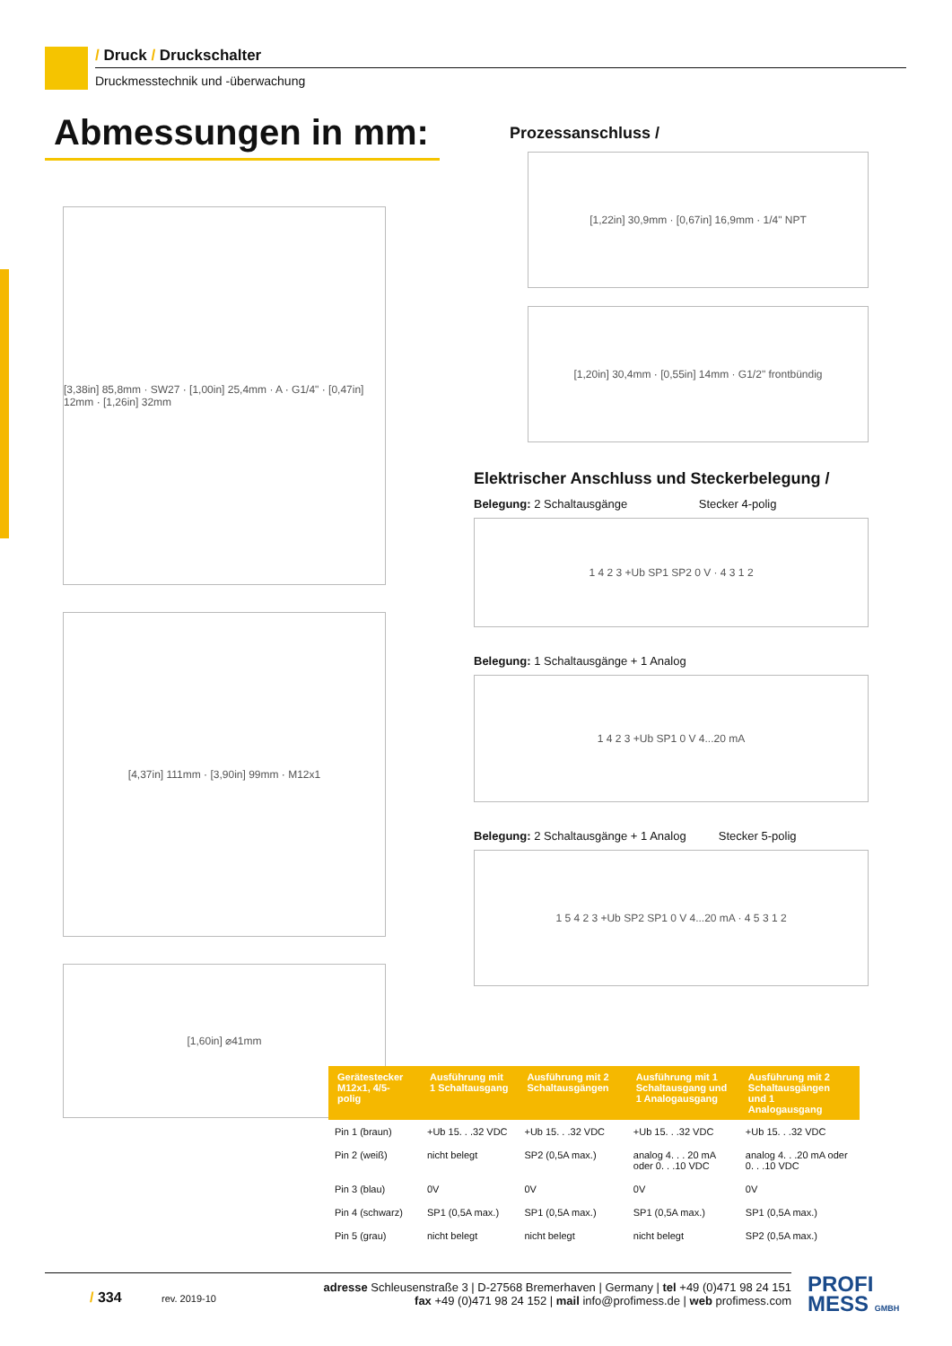/ Druck / Druckschalter
Druckmesstechnik und -überwachung
Abmessungen in mm:
[3,38in] 85,8mm · SW27 · [1,00in] 25,4mm · A · G1/4" · [0,47in] 12mm · [1,26in] 32mm
[4,37in] 111mm · [3,90in] 99mm · M12x1
[1,60in] ⌀41mm
Prozessanschluss /
[1,22in] 30,9mm · [0,67in] 16,9mm · 1/4" NPT
[1,20in] 30,4mm · [0,55in] 14mm · G1/2" frontbündig
Elektrischer Anschluss und Steckerbelegung /
Belegung: 2 Schaltausgänge Stecker 4-polig
1 4 2 3 +Ub SP1 SP2 0 V · 4 3 1 2
Belegung: 1 Schaltausgänge + 1 Analog
1 4 2 3 +Ub SP1 0 V 4...20 mA
Belegung: 2 Schaltausgänge + 1 Analog Stecker 5-polig
1 5 4 2 3 +Ub SP2 SP1 0 V 4...20 mA · 4 5 3 1 2
| Gerätestecker M12x1, 4/5-polig | Ausführung mit 1 Schaltausgang | Ausführung mit 2 Schaltausgängen | Ausführung mit 1 Schaltausgang und 1 Analogausgang | Ausführung mit 2 Schaltausgängen und 1 Analogausgang |
| --- | --- | --- | --- | --- |
| Pin 1 (braun) | +Ub 15. . .32 VDC | +Ub 15. . .32 VDC | +Ub 15. . .32 VDC | +Ub 15. . .32 VDC |
| Pin 2 (weiß) | nicht belegt | SP2 (0,5A max.) | analog 4. . . 20 mA oder 0. . .10 VDC | analog 4. . .20 mA oder 0. . .10 VDC |
| Pin 3 (blau) | 0V | 0V | 0V | 0V |
| Pin 4 (schwarz) | SP1 (0,5A max.) | SP1 (0,5A max.) | SP1 (0,5A max.) | SP1 (0,5A max.) |
| Pin 5 (grau) | nicht belegt | nicht belegt | nicht belegt | SP2 (0,5A max.) |
/ 334
rev. 2019-10
adresse Schleusenstraße 3 | D-27568 Bremerhaven | Germany | tel +49 (0)471 98 24 151
fax +49 (0)471 98 24 152 | mail info@profimess.de | web profimess.com
PROFI
MESS GMBH